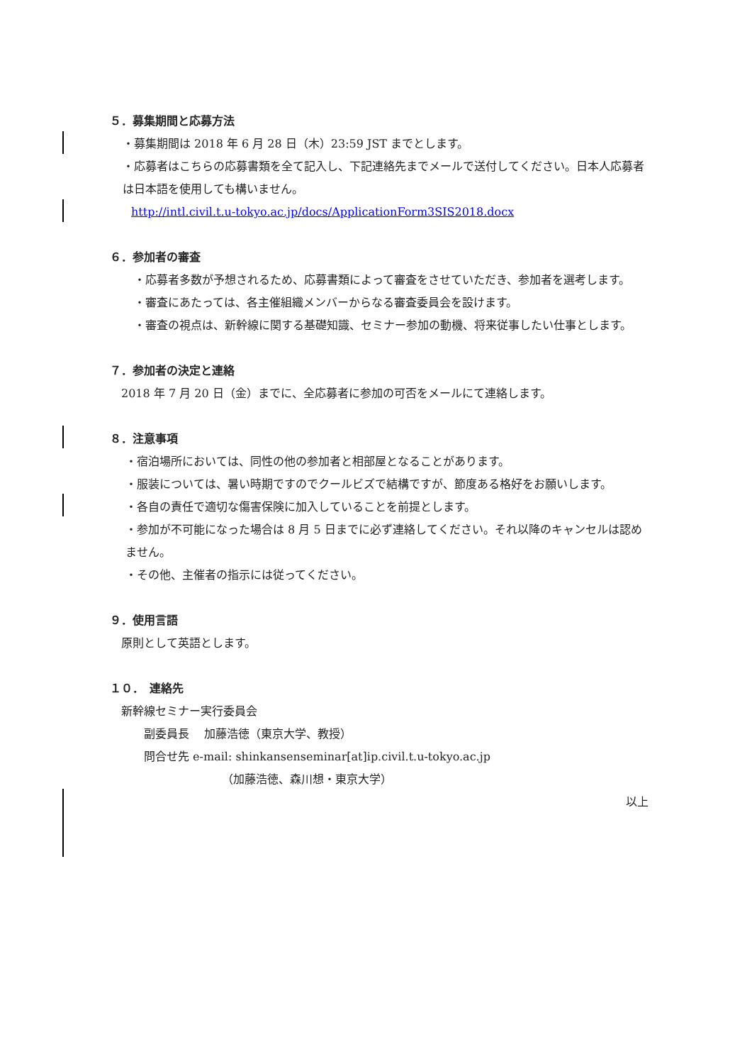５．募集期間と応募方法
・募集期間は 2018 年 6 月 28 日（木）23:59 JST までとします。
・応募者はこちらの応募書類を全て記入し、下記連絡先までメールで送付してください。日本人応募者は日本語を使用しても構いません。
http://intl.civil.t.u-tokyo.ac.jp/docs/ApplicationForm3SIS2018.docx
６．参加者の審査
・応募者多数が予想されるため、応募書類によって審査をさせていただき、参加者を選考します。
・審査にあたっては、各主催組織メンバーからなる審査委員会を設けます。
・審査の視点は、新幹線に関する基礎知識、セミナー参加の動機、将来従事したい仕事とします。
７．参加者の決定と連絡
2018 年 7 月 20 日（金）までに、全応募者に参加の可否をメールにて連絡します。
８．注意事項
・宿泊場所においては、同性の他の参加者と相部屋となることがあります。
・服装については、暑い時期ですのでクールビズで結構ですが、節度ある格好をお願いします。
・各自の責任で適切な傷害保険に加入していることを前提とします。
・参加が不可能になった場合は 8 月 5 日までに必ず連絡してください。それ以降のキャンセルは認めません。
・その他、主催者の指示には従ってください。
９．使用言語
原則として英語とします。
１０．　連絡先
新幹線セミナー実行委員会
副委員長　 加藤浩徳（東京大学、教授）
問合せ先 e-mail: shinkansenseminar[at]ip.civil.t.u-tokyo.ac.jp
（加藤浩徳、森川想・東京大学）
以上